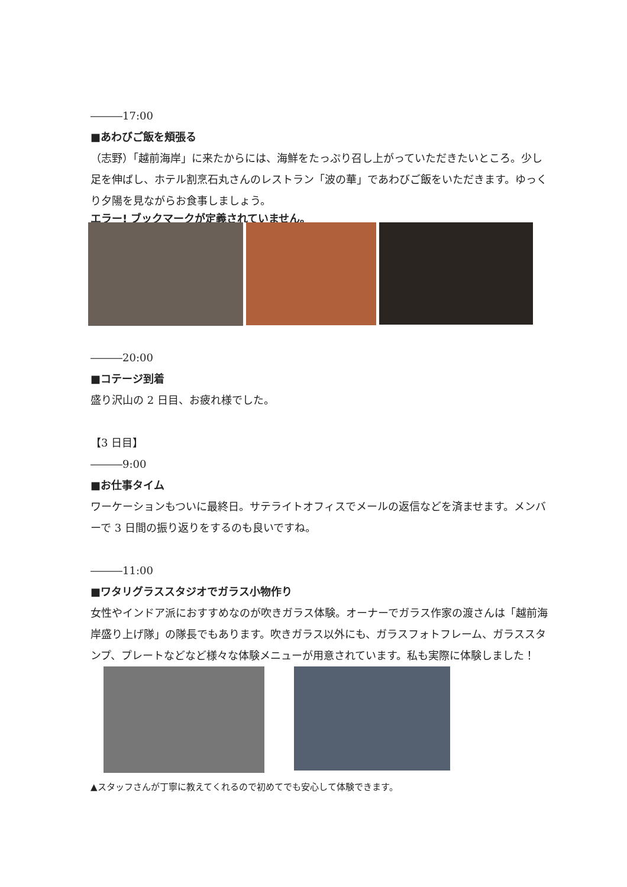―――17:00
■あわびご飯を頬張る
（志野）「越前海岸」に来たからには、海鮮をたっぷり召し上がっていただきたいところ。少し足を伸ばし、ホテル割烹石丸さんのレストラン「波の華」であわびご飯をいただきます。ゆっくり夕陽を見ながらお食事しましょう。
エラー! ブックマークが定義されていません。
―――20:00
■コテージ到着
盛り沢山の 2 日目、お疲れ様でした。
【3 日目】
―――9:00
■お仕事タイム
ワーケーションもついに最終日。サテライトオフィスでメールの返信などを済ませます。メンバーで 3 日間の振り返りをするのも良いですね。
―――11:00
■ワタリグラススタジオでガラス小物作り
女性やインドア派におすすめなのが吹きガラス体験。オーナーでガラス作家の渡さんは「越前海岸盛り上げ隊」の隊長でもあります。吹きガラス以外にも、ガラスフォトフレーム、ガラススタンプ、プレートなどなど様々な体験メニューが用意されています。私も実際に体験しました！
▲スタッフさんが丁寧に教えてくれるので初めてでも安心して体験できます。